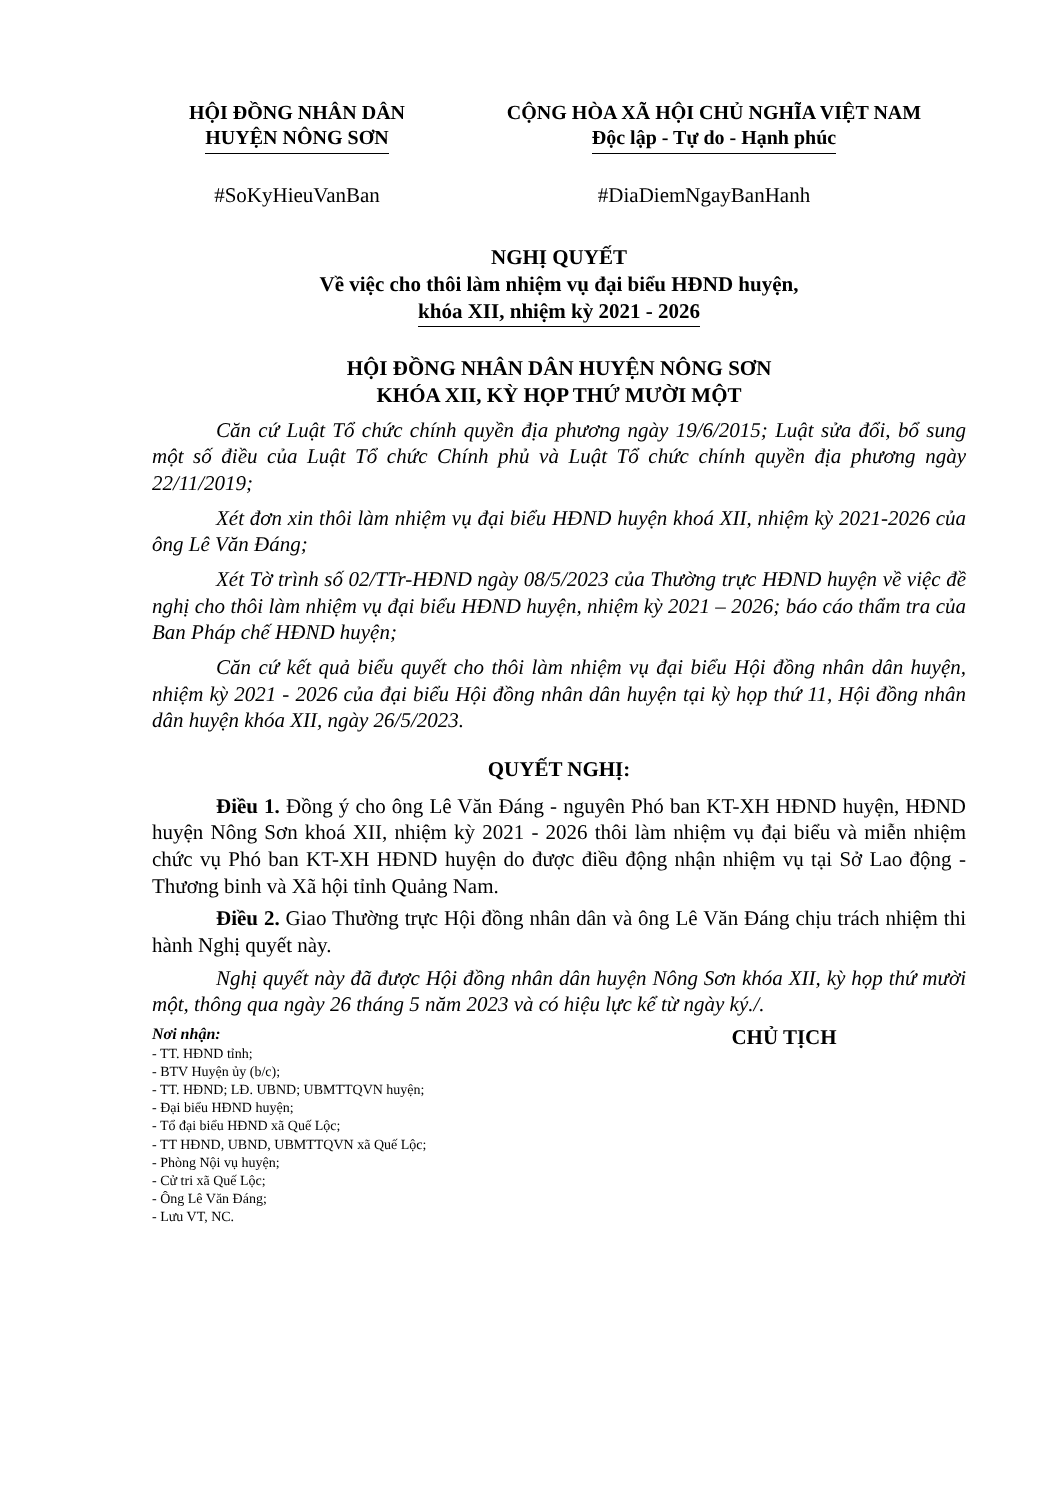HỘI ĐỒNG NHÂN DÂN
HUYỆN NÔNG SƠN
CỘNG HÒA XÃ HỘI CHỦ NGHĨA VIỆT NAM
Độc lập - Tự do - Hạnh phúc
#SoKyHieuVanBan #DiaDiemNgayBanHanh
NGHỊ QUYẾT
Về việc cho thôi làm nhiệm vụ đại biểu HĐND huyện,
khóa XII, nhiệm kỳ 2021 - 2026
HỘI ĐỒNG NHÂN DÂN HUYỆN NÔNG SƠN
KHÓA XII, KỲ HỌP THỨ MƯỜI MỘT
Căn cứ Luật Tổ chức chính quyền địa phương ngày 19/6/2015; Luật sửa đổi, bổ sung một số điều của Luật Tổ chức Chính phủ và Luật Tổ chức chính quyền địa phương ngày 22/11/2019;
Xét đơn xin thôi làm nhiệm vụ đại biểu HĐND huyện khoá XII, nhiệm kỳ 2021-2026 của ông Lê Văn Đáng;
Xét Tờ trình số 02/TTr-HĐND ngày 08/5/2023 của Thường trực HĐND huyện về việc đề nghị cho thôi làm nhiệm vụ đại biểu HĐND huyện, nhiệm kỳ 2021 – 2026; báo cáo thẩm tra của Ban Pháp chế HĐND huyện;
Căn cứ kết quả biểu quyết cho thôi làm nhiệm vụ đại biểu Hội đồng nhân dân huyện, nhiệm kỳ 2021 - 2026 của đại biểu Hội đồng nhân dân huyện tại kỳ họp thứ 11, Hội đồng nhân dân huyện khóa XII, ngày 26/5/2023.
QUYẾT NGHỊ:
Điều 1. Đồng ý cho ông Lê Văn Đáng - nguyên Phó ban KT-XH HĐND huyện, HĐND huyện Nông Sơn khoá XII, nhiệm kỳ 2021 - 2026 thôi làm nhiệm vụ đại biểu và miễn nhiệm chức vụ Phó ban KT-XH HĐND huyện do được điều động nhận nhiệm vụ tại Sở Lao động - Thương binh và Xã hội tỉnh Quảng Nam.
Điều 2. Giao Thường trực Hội đồng nhân dân và ông Lê Văn Đáng chịu trách nhiệm thi hành Nghị quyết này.
Nghị quyết này đã được Hội đồng nhân dân huyện Nông Sơn khóa XII, kỳ họp thứ mười một, thông qua ngày 26 tháng 5 năm 2023 và có hiệu lực kể từ ngày ký./.
Nơi nhận:
- TT. HĐND tỉnh;
- BTV Huyện ủy (b/c);
- TT. HĐND; LĐ. UBND; UBMTTQVN huyện;
- Đại biểu HĐND huyện;
- Tổ đại biểu HĐND xã Quế Lộc;
- TT HĐND, UBND, UBMTTQVN xã Quế Lộc;
- Phòng Nội vụ huyện;
- Cử tri xã Quế Lộc;
- Ông Lê Văn Đáng;
- Lưu VT, NC.
CHỦ TỊCH